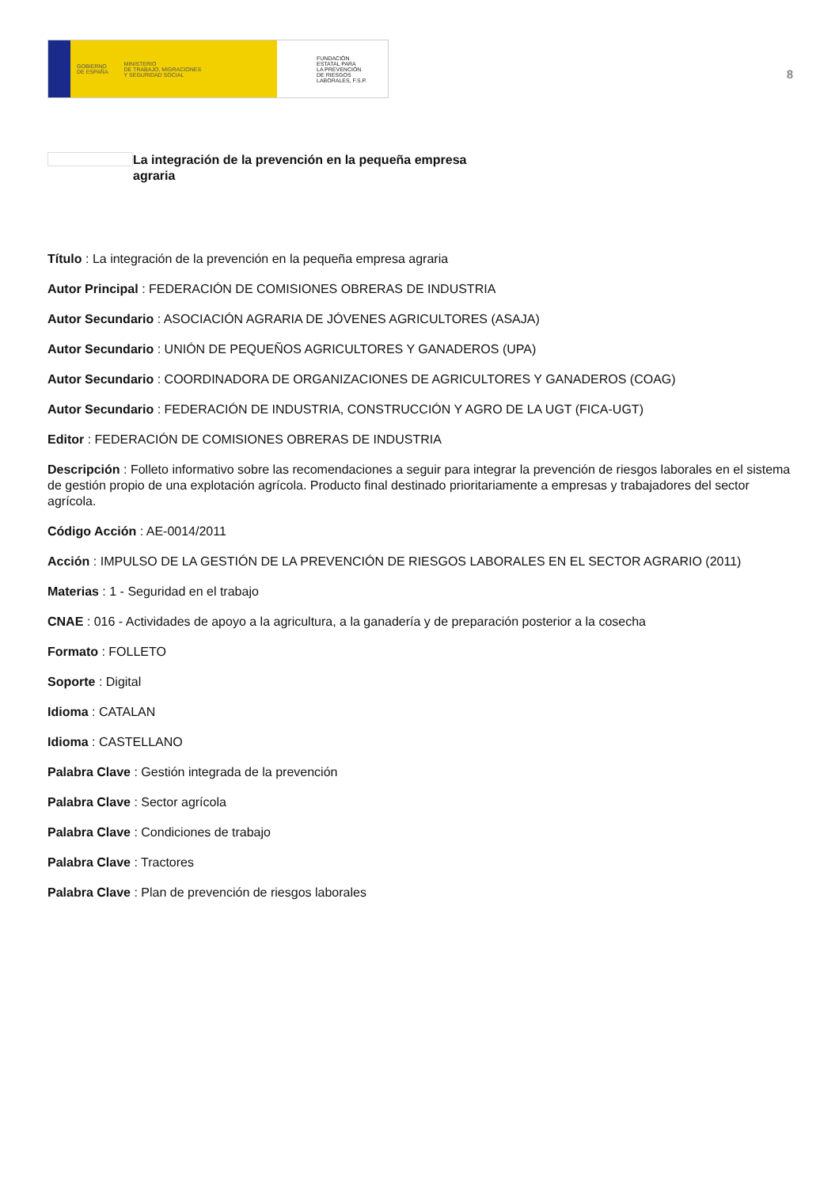GOBIERNO
DE ESPAÑA MINISTERIO
DE TRABAJO, MIGRACIONES
Y SEGURIDAD SOCIAL
FUNDACIÓN
ESTATAL PARA
LA PREVENCIÓN
DE RIESGOS
LABORALES, F.S.P.
8
La integración de la prevención en la pequeña empresa agraria
Título : La integración de la prevención en la pequeña empresa agraria
Autor Principal : FEDERACIÓN DE COMISIONES OBRERAS DE INDUSTRIA
Autor Secundario : ASOCIACIÓN AGRARIA DE JÓVENES AGRICULTORES (ASAJA)
Autor Secundario : UNIÓN DE PEQUEÑOS AGRICULTORES Y GANADEROS (UPA)
Autor Secundario : COORDINADORA DE ORGANIZACIONES DE AGRICULTORES Y GANADEROS (COAG)
Autor Secundario : FEDERACIÓN DE INDUSTRIA, CONSTRUCCIÓN Y AGRO DE LA UGT (FICA-UGT)
Editor : FEDERACIÓN DE COMISIONES OBRERAS DE INDUSTRIA
Descripción : Folleto informativo sobre las recomendaciones a seguir para integrar la prevención de riesgos laborales en el sistema de gestión propio de una explotación agrícola. Producto final destinado prioritariamente a empresas y trabajadores del sector agrícola.
Código Acción : AE-0014/2011
Acción : IMPULSO DE LA GESTIÓN DE LA PREVENCIÓN DE RIESGOS LABORALES EN EL SECTOR AGRARIO (2011)
Materias : 1 - Seguridad en el trabajo
CNAE : 016 - Actividades de apoyo a la agricultura, a la ganadería y de preparación posterior a la cosecha
Formato : FOLLETO
Soporte : Digital
Idioma : CATALAN
Idioma : CASTELLANO
Palabra Clave : Gestión integrada de la prevención
Palabra Clave : Sector agrícola
Palabra Clave : Condiciones de trabajo
Palabra Clave : Tractores
Palabra Clave : Plan de prevención de riesgos laborales